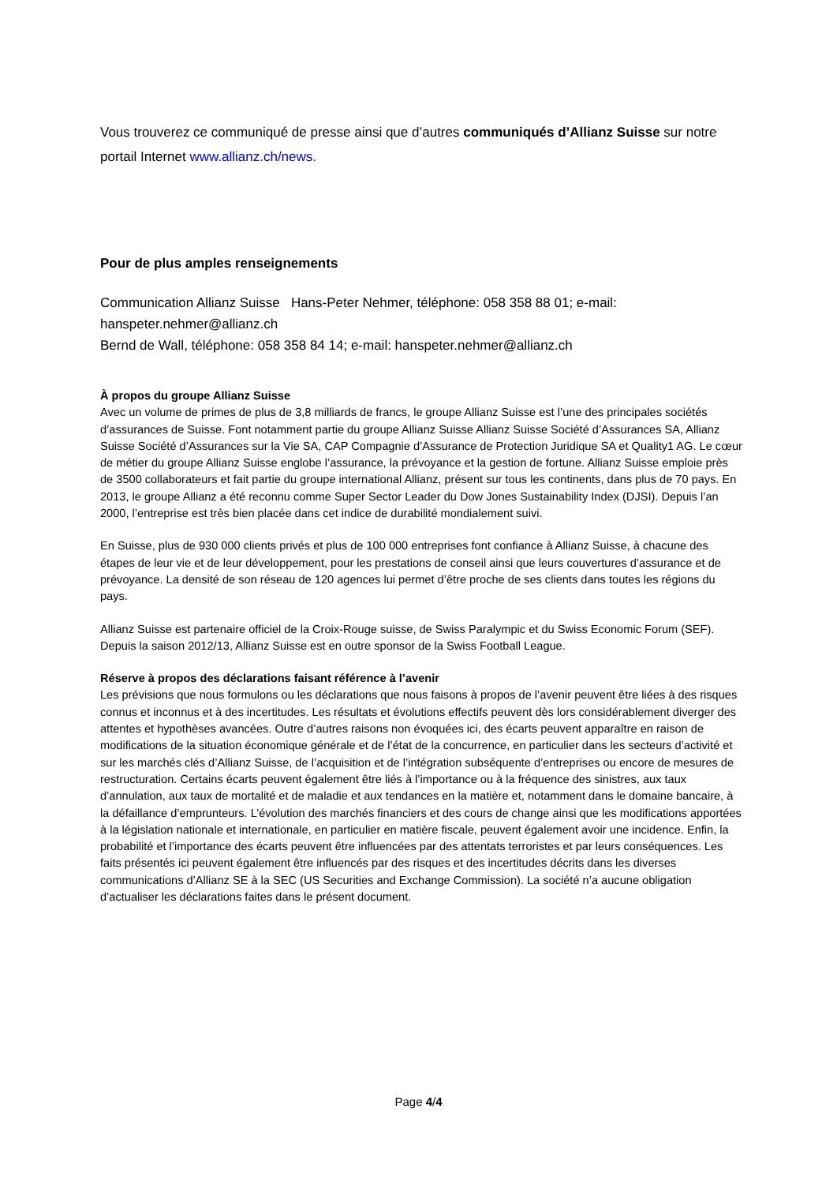Vous trouverez ce communiqué de presse ainsi que d’autres communiqués d’Allianz Suisse sur notre portail Internet www.allianz.ch/news.
Pour de plus amples renseignements
Communication Allianz Suisse Hans-Peter Nehmer, téléphone: 058 358 88 01; e-mail: hanspeter.nehmer@allianz.ch
Bernd de Wall, téléphone: 058 358 84 14; e-mail: hanspeter.nehmer@allianz.ch
À propos du groupe Allianz Suisse
Avec un volume de primes de plus de 3,8 milliards de francs, le groupe Allianz Suisse est l’une des principales sociétés d’assurances de Suisse. Font notamment partie du groupe Allianz Suisse Allianz Suisse Société d’Assurances SA, Allianz Suisse Société d’Assurances sur la Vie SA, CAP Compagnie d’Assurance de Protection Juridique SA et Quality1 AG. Le cœur de métier du groupe Allianz Suisse englobe l’assurance, la prévoyance et la gestion de fortune. Allianz Suisse emploie près de 3500 collaborateurs et fait partie du groupe international Allianz, présent sur tous les continents, dans plus de 70 pays. En 2013, le groupe Allianz a été reconnu comme Super Sector Leader du Dow Jones Sustainability Index (DJSI). Depuis l’an 2000, l’entreprise est très bien placée dans cet indice de durabilité mondialement suivi.
En Suisse, plus de 930 000 clients privés et plus de 100 000 entreprises font confiance à Allianz Suisse, à chacune des étapes de leur vie et de leur développement, pour les prestations de conseil ainsi que leurs couvertures d’assurance et de prévoyance. La densité de son réseau de 120 agences lui permet d’être proche de ses clients dans toutes les régions du pays.
Allianz Suisse est partenaire officiel de la Croix-Rouge suisse, de Swiss Paralympic et du Swiss Economic Forum (SEF). Depuis la saison 2012/13, Allianz Suisse est en outre sponsor de la Swiss Football League.
Réserve à propos des déclarations faisant référence à l’avenir
Les prévisions que nous formulons ou les déclarations que nous faisons à propos de l’avenir peuvent être liées à des risques connus et inconnus et à des incertitudes. Les résultats et évolutions effectifs peuvent dès lors considérablement diverger des attentes et hypothèses avancées. Outre d’autres raisons non évoquées ici, des écarts peuvent apparaître en raison de modifications de la situation économique générale et de l’état de la concurrence, en particulier dans les secteurs d’activité et sur les marchés clés d’Allianz Suisse, de l’acquisition et de l’intégration subséquente d’entreprises ou encore de mesures de restructuration. Certains écarts peuvent également être liés à l’importance ou à la fréquence des sinistres, aux taux d’annulation, aux taux de mortalité et de maladie et aux tendances en la matière et, notamment dans le domaine bancaire, à la défaillance d’emprunteurs. L’évolution des marchés financiers et des cours de change ainsi que les modifications apportées à la législation nationale et internationale, en particulier en matière fiscale, peuvent également avoir une incidence. Enfin, la probabilité et l’importance des écarts peuvent être influencées par des attentats terroristes et par leurs conséquences. Les faits présentés ici peuvent également être influencés par des risques et des incertitudes décrits dans les diverses communications d’Allianz SE à la SEC (US Securities and Exchange Commission). La société n’a aucune obligation d’actualiser les déclarations faites dans le présent document.
Page 4/4